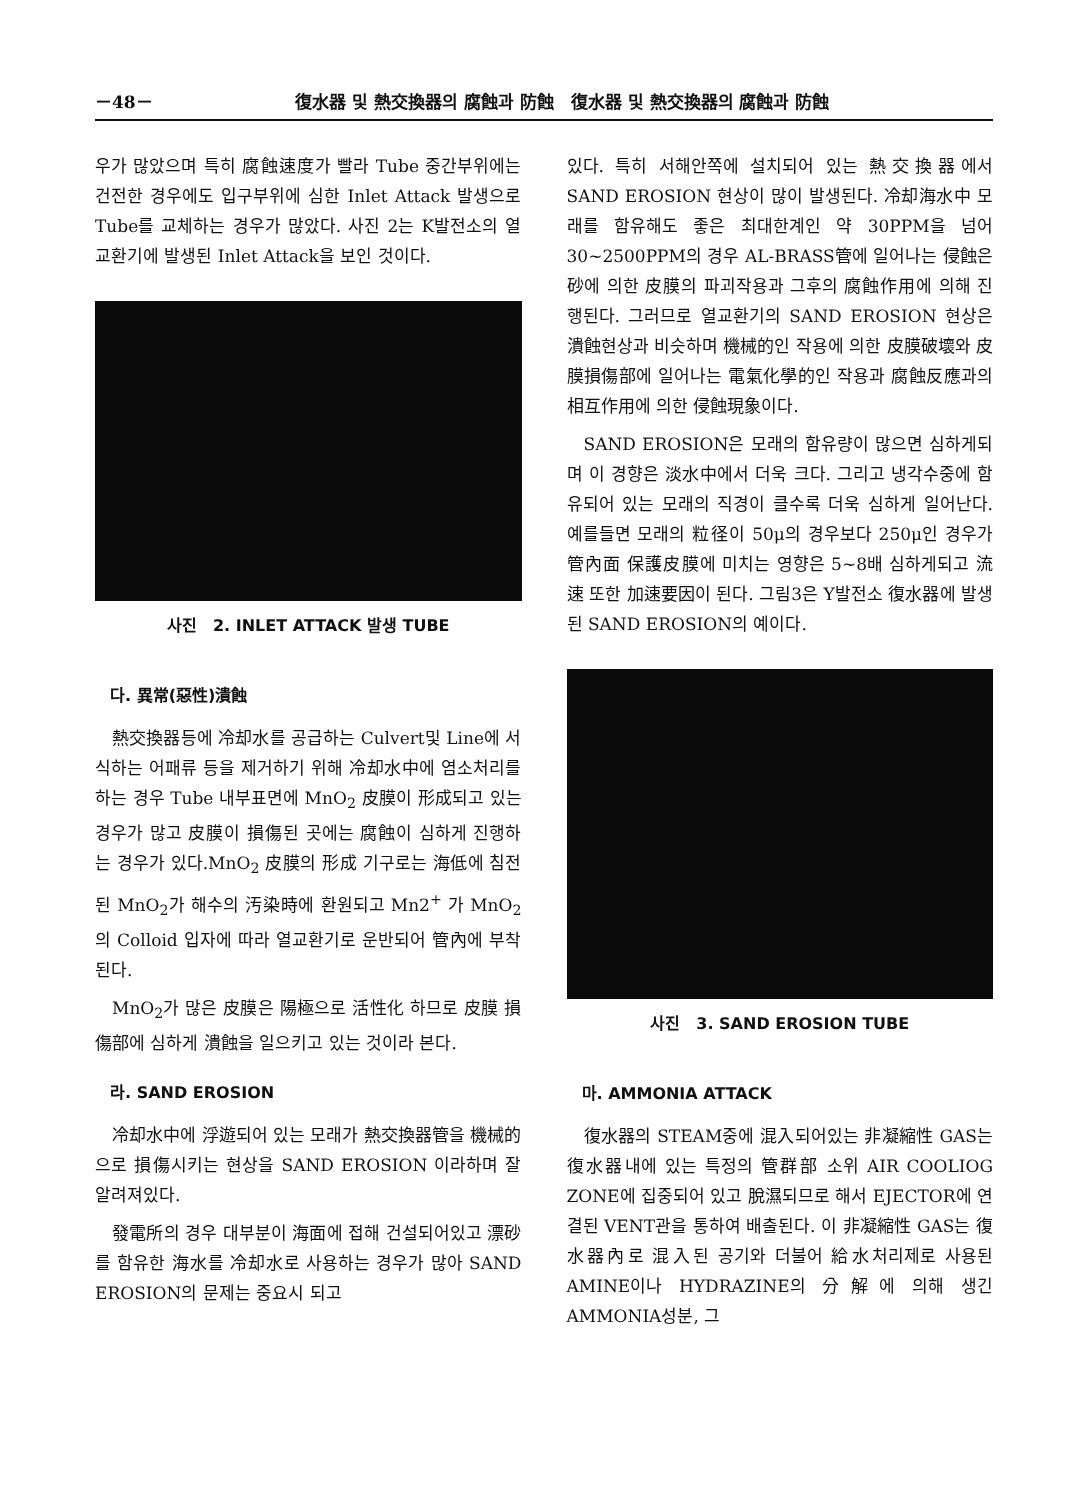－48－ 復水器 및 熱交換器의 腐蝕과 防蝕　復水器 및 熱交換器의 腐蝕과 防蝕
우가 많았으며 특히 腐蝕速度가 빨라 Tube 중간부위에는 건전한 경우에도 입구부위에 심한 Inlet Attack 발생으로 Tube를 교체하는 경우가 많았다. 사진 2는 K발전소의 열교환기에 발생된 Inlet Attack을 보인 것이다.
사진　2. INLET ATTACK 발생 TUBE
다. 異常(惡性)潰蝕
熱交換器등에 冷却水를 공급하는 Culvert및 Line에 서식하는 어패류 등을 제거하기 위해 冷却水中에 염소처리를 하는 경우 Tube 내부표면에 MnO<sub>2</sub> 皮膜이 形成되고 있는 경우가 많고 皮膜이 損傷된 곳에는 腐蝕이 심하게 진행하는 경우가 있다.MnO<sub>2</sub> 皮膜의 形成 기구로는 海低에 침전된 MnO<sub>2</sub>가 해수의 汚染時에 환원되고 Mn2<sup>+</sup> 가 MnO<sub>2</sub>의 Colloid 입자에 따라 열교환기로 운반되어 管內에 부착된다.
MnO<sub>2</sub>가 많은 皮膜은 陽極으로 活性化 하므로 皮膜 損傷部에 심하게 潰蝕을 일으키고 있는 것이라 본다.
라. SAND EROSION
冷却水中에 浮遊되어 있는 모래가 熱交換器管을 機械的으로 損傷시키는 현상을 SAND EROSION 이라하며 잘 알려져있다.
發電所의 경우 대부분이 海面에 접해 건설되어있고 漂砂를 함유한 海水를 冷却水로 사용하는 경우가 많아 SAND EROSION의 문제는 중요시 되고
있다. 특히 서해안쪽에 설치되어 있는 熱交換器에서 SAND EROSION 현상이 많이 발생된다. 冷却海水中 모래를 함유해도 좋은 최대한계인 약 30PPM을 넘어 30~2500PPM의 경우 AL-BRASS管에 일어나는 侵蝕은 砂에 의한 皮膜의 파괴작용과 그후의 腐蝕作用에 의해 진행된다. 그러므로 열교환기의 SAND EROSION 현상은 潰蝕현상과 비슷하며 機械的인 작용에 의한 皮膜破壞와 皮膜損傷部에 일어나는 電氣化學的인 작용과 腐蝕反應과의 相互作用에 의한 侵蝕現象이다.
SAND EROSION은 모래의 함유량이 많으면 심하게되며 이 경향은 淡水中에서 더욱 크다. 그리고 냉각수중에 함유되어 있는 모래의 직경이 클수록 더욱 심하게 일어난다. 예를들면 모래의 粒径이 50μ의 경우보다 250μ인 경우가 管內面 保護皮膜에 미치는 영향은 5~8배 심하게되고 流速 또한 加速要因이 된다. 그림3은 Y발전소 復水器에 발생된 SAND EROSION의 예이다.
사진　3. SAND EROSION TUBE
마. AMMONIA ATTACK
復水器의 STEAM중에 混入되어있는 非凝縮性 GAS는 復水器내에 있는 특정의 管群部 소위 AIR COOLIOG ZONE에 집중되어 있고 脫濕되므로 해서 EJECTOR에 연결된 VENT관을 통하여 배출된다. 이 非凝縮性 GAS는 復水器內로 混入된 공기와 더불어 給水처리제로 사용된 AMINE이나 HYDRAZINE의 分解에 의해 생긴 AMMONIA성분, 그